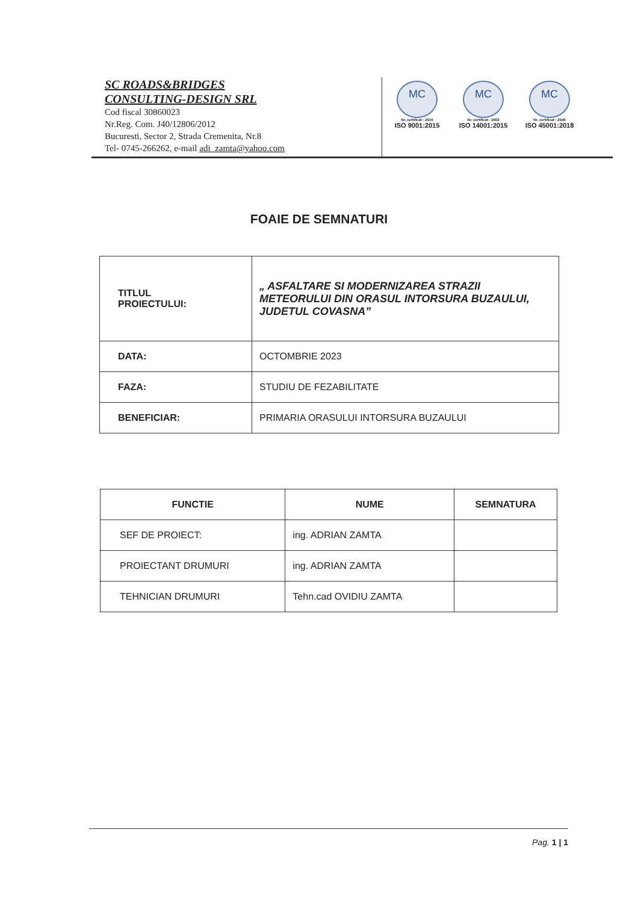SC ROADS&BRIDGES
CONSULTING-DESIGN SRL
Cod fiscal 30860023
Nr.Reg. Com. J40/12806/2012
Bucuresti, Sector 2, Strada Cremenita, Nr.8
Tel- 0745-266262, e-mail adi_zamta@yahoo.com
MC
Nr. certificat : 2510
ISO 9001:2015
MC
Nr. certificat : 2602
ISO 14001:2015
MC
Nr. certificat : 2549
ISO 45001:2018
FOAIE DE SEMNATURI
| TITLUL PROIECTULUI: | „ ASFALTARE SI MODERNIZAREA STRAZII METEORULUI DIN ORASUL INTORSURA BUZAULUI, JUDETUL COVASNA” |
| DATA: | OCTOMBRIE 2023 |
| FAZA: | STUDIU DE FEZABILITATE |
| BENEFICIAR: | PRIMARIA ORASULUI INTORSURA BUZAULUI |
| FUNCTIE | NUME | SEMNATURA |
| --- | --- | --- |
| SEF DE PROIECT: | ing. ADRIAN ZAMTA | |
| PROIECTANT DRUMURI | ing. ADRIAN ZAMTA | |
| TEHNICIAN DRUMURI | Tehn.cad OVIDIU ZAMTA | |
Pag. 1 | 1